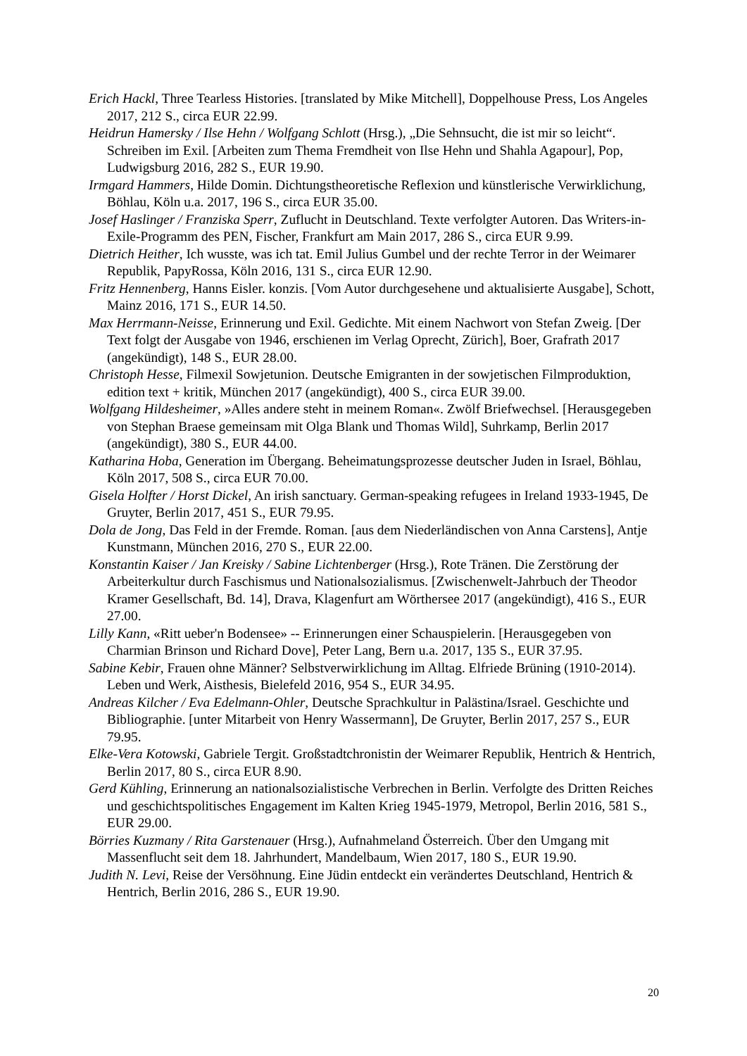Erich Hackl, Three Tearless Histories. [translated by Mike Mitchell], Doppelhouse Press, Los Angeles 2017, 212 S., circa EUR 22.99.
Heidrun Hamersky / Ilse Hehn / Wolfgang Schlott (Hrsg.), „Die Sehnsucht, die ist mir so leicht“. Schreiben im Exil. [Arbeiten zum Thema Fremdheit von Ilse Hehn und Shahla Agapour], Pop, Ludwigsburg 2016, 282 S., EUR 19.90.
Irmgard Hammers, Hilde Domin. Dichtungstheoretische Reflexion und künstlerische Verwirklichung, Böhlau, Köln u.a. 2017, 196 S., circa EUR 35.00.
Josef Haslinger / Franziska Sperr, Zuflucht in Deutschland. Texte verfolgter Autoren. Das Writers-in-Exile-Programm des PEN, Fischer, Frankfurt am Main 2017, 286 S., circa EUR 9.99.
Dietrich Heither, Ich wusste, was ich tat. Emil Julius Gumbel und der rechte Terror in der Weimarer Republik, PapyRossa, Köln 2016, 131 S., circa EUR 12.90.
Fritz Hennenberg, Hanns Eisler. konzis. [Vom Autor durchgesehene und aktualisierte Ausgabe], Schott, Mainz 2016, 171 S., EUR 14.50.
Max Herrmann-Neisse, Erinnerung und Exil. Gedichte. Mit einem Nachwort von Stefan Zweig. [Der Text folgt der Ausgabe von 1946, erschienen im Verlag Oprecht, Zürich], Boer, Grafrath 2017 (angekündigt), 148 S., EUR 28.00.
Christoph Hesse, Filmexil Sowjetunion. Deutsche Emigranten in der sowjetischen Filmproduktion, edition text + kritik, München 2017 (angekündigt), 400 S., circa EUR 39.00.
Wolfgang Hildesheimer, »Alles andere steht in meinem Roman«. Zwölf Briefwechsel. [Herausgegeben von Stephan Braese gemeinsam mit Olga Blank und Thomas Wild], Suhrkamp, Berlin 2017 (angekündigt), 380 S., EUR 44.00.
Katharina Hoba, Generation im Übergang. Beheimatungsprozesse deutscher Juden in Israel, Böhlau, Köln 2017, 508 S., circa EUR 70.00.
Gisela Holfter / Horst Dickel, An irish sanctuary. German-speaking refugees in Ireland 1933-1945, De Gruyter, Berlin 2017, 451 S., EUR 79.95.
Dola de Jong, Das Feld in der Fremde. Roman. [aus dem Niederländischen von Anna Carstens], Antje Kunstmann, München 2016, 270 S., EUR 22.00.
Konstantin Kaiser / Jan Kreisky / Sabine Lichtenberger (Hrsg.), Rote Tränen. Die Zerstörung der Arbeiterkultur durch Faschismus und Nationalsozialismus. [Zwischenwelt-Jahrbuch der Theodor Kramer Gesellschaft, Bd. 14], Drava, Klagenfurt am Wörthersee 2017 (angekündigt), 416 S., EUR 27.00.
Lilly Kann, «Ritt ueber'n Bodensee» -- Erinnerungen einer Schauspielerin. [Herausgegeben von Charmian Brinson und Richard Dove], Peter Lang, Bern u.a. 2017, 135 S., EUR 37.95.
Sabine Kebir, Frauen ohne Männer? Selbstverwirklichung im Alltag. Elfriede Brüning (1910-2014). Leben und Werk, Aisthesis, Bielefeld 2016, 954 S., EUR 34.95.
Andreas Kilcher / Eva Edelmann-Ohler, Deutsche Sprachkultur in Palästina/Israel. Geschichte und Bibliographie. [unter Mitarbeit von Henry Wassermann], De Gruyter, Berlin 2017, 257 S., EUR 79.95.
Elke-Vera Kotowski, Gabriele Tergit. Großstadtchronistin der Weimarer Republik, Hentrich & Hentrich, Berlin 2017, 80 S., circa EUR 8.90.
Gerd Kühling, Erinnerung an nationalsozialistische Verbrechen in Berlin. Verfolgte des Dritten Reiches und geschichtspolitisches Engagement im Kalten Krieg 1945-1979, Metropol, Berlin 2016, 581 S., EUR 29.00.
Börries Kuzmany / Rita Garstenauer (Hrsg.), Aufnahmeland Österreich. Über den Umgang mit Massenflucht seit dem 18. Jahrhundert, Mandelbaum, Wien 2017, 180 S., EUR 19.90.
Judith N. Levi, Reise der Versöhnung. Eine Jüdin entdeckt ein verändertes Deutschland, Hentrich & Hentrich, Berlin 2016, 286 S., EUR 19.90.
20